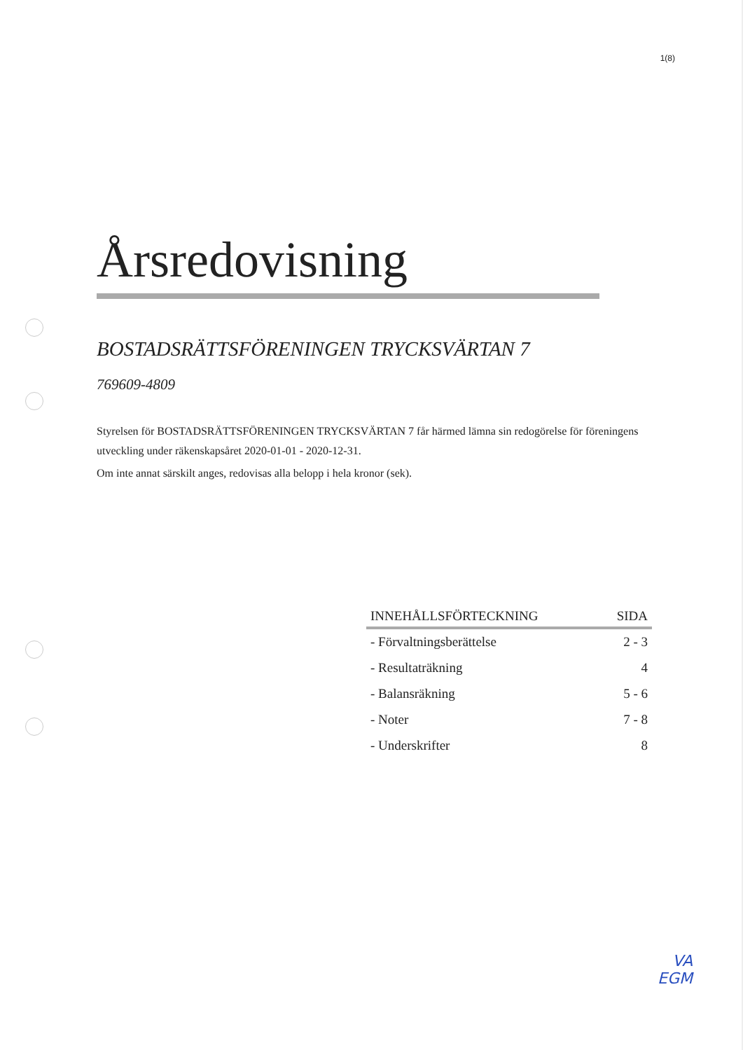1(8)
Årsredovisning
BOSTADSRÄTTSFÖRENINGEN TRYCKSVÄRTAN 7
769609-4809
Styrelsen för BOSTADSRÄTTSFÖRENINGEN TRYCKSVÄRTAN 7 får härmed lämna sin redogörelse för föreningens utveckling under räkenskapsåret 2020-01-01 - 2020-12-31.
Om inte annat särskilt anges, redovisas alla belopp i hela kronor (sek).
| INNEHÅLLSFÖRTECKNING | SIDA |
| --- | --- |
| - Förvaltningsberättelse | 2 - 3 |
| - Resultaträkning | 4 |
| - Balansräkning | 5 - 6 |
| - Noter | 7 - 8 |
| - Underskrifter | 8 |
VA
EGM